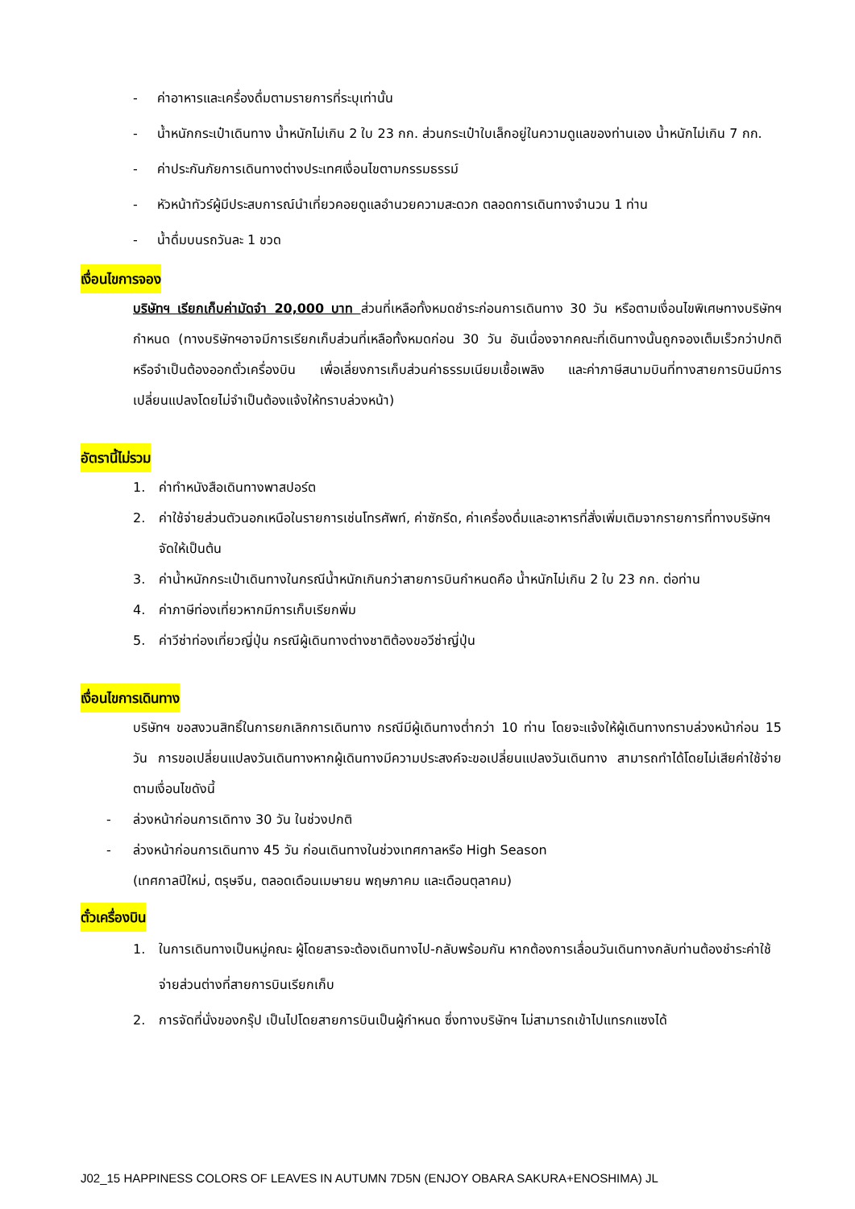- ค่าอาหารและเครื่องดื่มตามรายการที่ระบุเท่านั้น
- น้ำหนักกระเป๋าเดินทาง น้ำหนักไม่เกิน 2 ใบ 23 กก. ส่วนกระเป๋าใบเล็กอยู่ในความดูแลของท่านเอง น้ำหนักไม่เกิน 7 กก.
- ค่าประกันภัยการเดินทางต่างประเทศเงื่อนไขตามกรรมธรรม์
- หัวหน้าทัวร์ผู้มีประสบการณ์นำเที่ยวคอยดูแลอำนวยความสะดวก ตลอดการเดินทางจำนวน 1 ท่าน
- น้ำดื่มบนรถวันละ 1 ขวด
เงื่อนไขการจอง
บริษัทฯ เรียกเก็บค่ามัดจำ 20,000 บาท ส่วนที่เหลือทั้งหมดชำระก่อนการเดินทาง 30 วัน หรือตามเงื่อนไขพิเศษทางบริษัทฯกำหนด (ทางบริษัทฯอาจมีการเรียกเก็บส่วนที่เหลือทั้งหมดก่อน 30 วัน อันเนื่องจากคณะที่เดินทางนั้นถูกจองเต็มเร็วกว่าปกติ หรือจำเป็นต้องออกตั๋วเครื่องบิน เพื่อเลี่ยงการเก็บส่วนค่าธรรมเนียมเชื้อเพลิง และค่าภาษีสนามบินที่ทางสายการบินมีการเปลี่ยนแปลงโดยไม่จำเป็นต้องแจ้งให้ทราบล่วงหน้า)
อัตรานี้ไม่รวม
1. ค่าทำหนังสือเดินทางพาสปอร์ต
2. ค่าใช้จ่ายส่วนตัวนอกเหนือในรายการเช่นโทรศัพท์, ค่าซักรีด, ค่าเครื่องดื่มและอาหารที่สั่งเพิ่มเติมจากรายการที่ทางบริษัทฯจัดให้เป็นต้น
3. ค่าน้ำหนักกระเป๋าเดินทางในกรณีน้ำหนักเกินกว่าสายการบินกำหนดคือ น้ำหนักไม่เกิน 2 ใบ 23 กก. ต่อท่าน
4. ค่าภาษีท่องเที่ยวหากมีการเก็บเรียกพิ่ม
5. ค่าวีซ่าท่องเที่ยวญี่ปุ่น กรณีผู้เดินทางต่างชาติต้องขอวีซ่าญี่ปุ่น
เงื่อนไขการเดินทาง
บริษัทฯ ขอสงวนสิทธิ์ในการยกเลิกการเดินทาง กรณีมีผู้เดินทางต่ำกว่า 10 ท่าน โดยจะแจ้งให้ผู้เดินทางทราบล่วงหน้าก่อน 15 วัน การขอเปลี่ยนแปลงวันเดินทางหากผู้เดินทางมีความประสงค์จะขอเปลี่ยนแปลงวันเดินทาง สามารถทำได้โดยไม่เสียค่าใช้จ่าย ตามเงื่อนไขดังนี้
- ล่วงหน้าก่อนการเดิทาง 30 วัน ในช่วงปกติ
- ล่วงหน้าก่อนการเดินทาง 45 วัน ก่อนเดินทางในช่วงเทศกาลหรือ High Season
(เทศกาลปีใหม่, ตรุษจีน, ตลอดเดือนเมษายน พฤษภาคม และเดือนตุลาคม)
ตั๋วเครื่องบิน
1. ในการเดินทางเป็นหมู่คณะ ผู้โดยสารจะต้องเดินทางไป-กลับพร้อมกัน หากต้องการเลื่อนวันเดินทางกลับท่านต้องชำระค่าใช้จ่ายส่วนต่างที่สายการบินเรียกเก็บ
2. การจัดที่นั่งของกรุ๊ป เป็นไปโดยสายการบินเป็นผู้กำหนด ซึ่งทางบริษัทฯ ไม่สามารถเข้าไปแทรกแซงได้
J02_15 HAPPINESS COLORS OF LEAVES IN AUTUMN 7D5N (ENJOY OBARA SAKURA+ENOSHIMA) JL